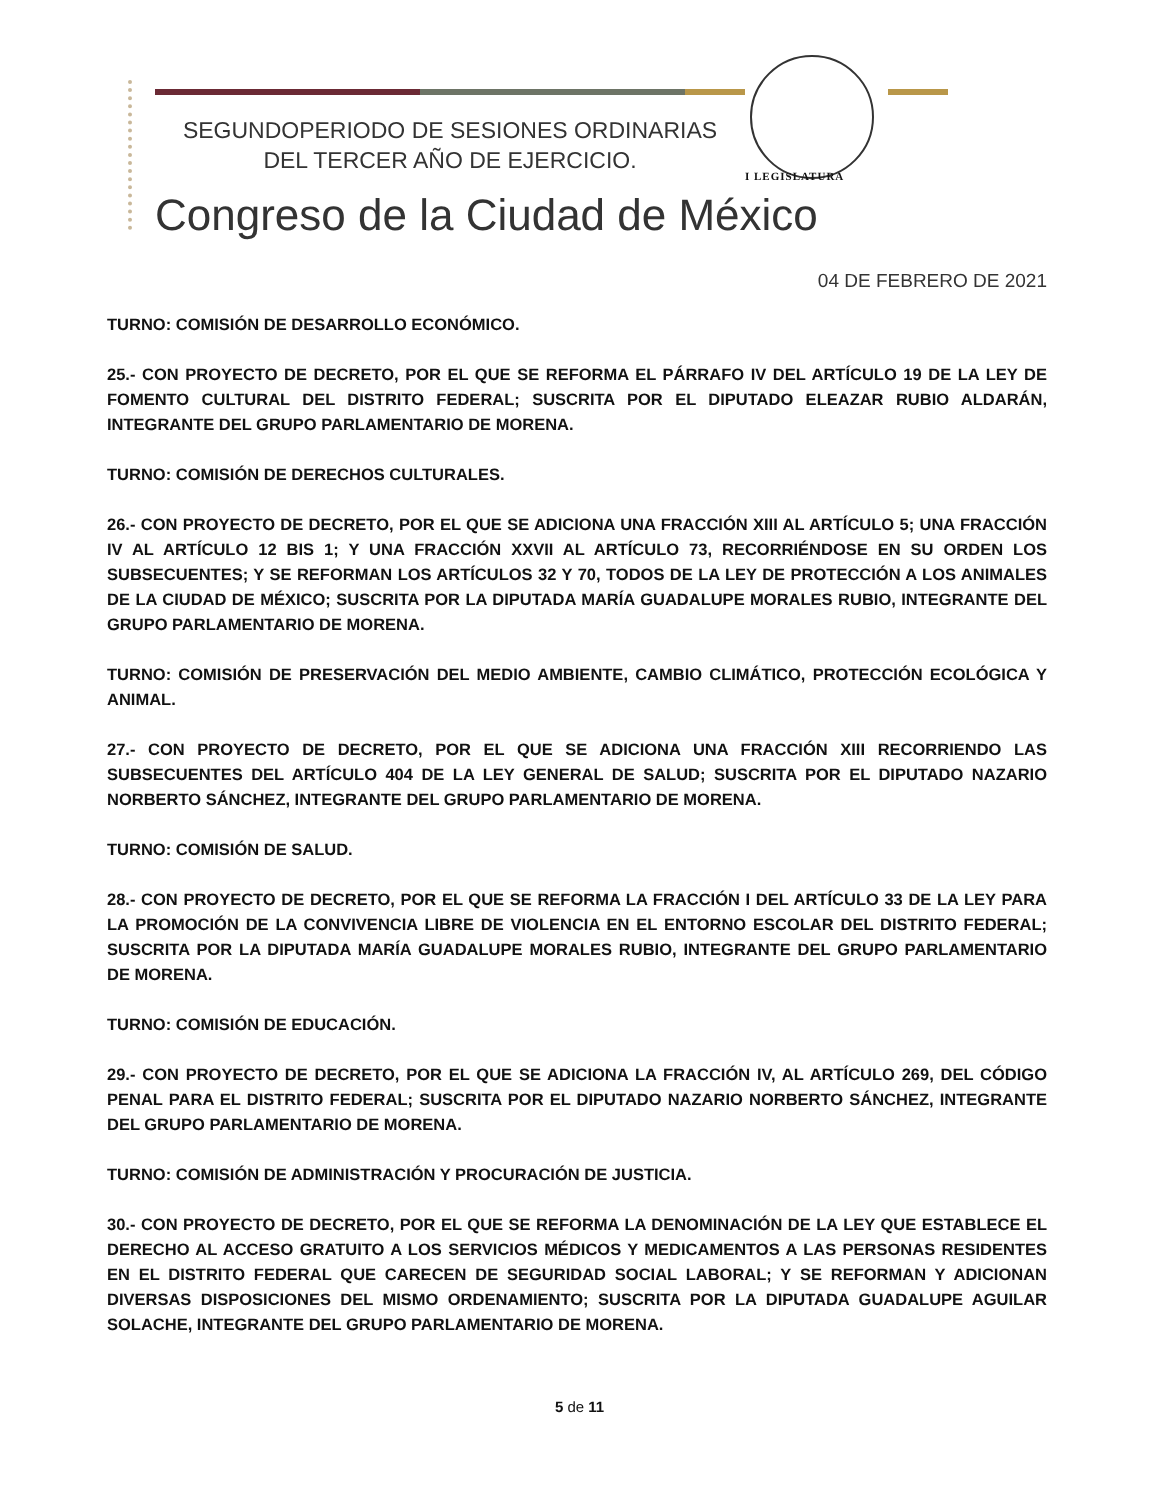SEGUNDOPERIODO DE SESIONES ORDINARIAS
DEL TERCER AÑO DE EJERCICIO.
I LEGISLATURA
Congreso de la Ciudad de México
04 DE FEBRERO DE 2021
TURNO: COMISIÓN DE DESARROLLO ECONÓMICO.
25.- CON PROYECTO DE DECRETO, POR EL QUE SE REFORMA EL PÁRRAFO IV DEL ARTÍCULO 19 DE LA LEY DE FOMENTO CULTURAL DEL DISTRITO FEDERAL; SUSCRITA POR EL DIPUTADO ELEAZAR RUBIO ALDARÁN, INTEGRANTE DEL GRUPO PARLAMENTARIO DE MORENA.
TURNO: COMISIÓN DE DERECHOS CULTURALES.
26.- CON PROYECTO DE DECRETO, POR EL QUE SE ADICIONA UNA FRACCIÓN XIII AL ARTÍCULO 5; UNA FRACCIÓN IV AL ARTÍCULO 12 BIS 1; Y UNA FRACCIÓN XXVII AL ARTÍCULO 73, RECORRIÉNDOSE EN SU ORDEN LOS SUBSECUENTES; Y SE REFORMAN LOS ARTÍCULOS 32 Y 70, TODOS DE LA LEY DE PROTECCIÓN A LOS ANIMALES DE LA CIUDAD DE MÉXICO; SUSCRITA POR LA DIPUTADA MARÍA GUADALUPE MORALES RUBIO, INTEGRANTE DEL GRUPO PARLAMENTARIO DE MORENA.
TURNO: COMISIÓN DE PRESERVACIÓN DEL MEDIO AMBIENTE, CAMBIO CLIMÁTICO, PROTECCIÓN ECOLÓGICA Y ANIMAL.
27.- CON PROYECTO DE DECRETO, POR EL QUE SE ADICIONA UNA FRACCIÓN XIII RECORRIENDO LAS SUBSECUENTES DEL ARTÍCULO 404 DE LA LEY GENERAL DE SALUD; SUSCRITA POR EL DIPUTADO NAZARIO NORBERTO SÁNCHEZ, INTEGRANTE DEL GRUPO PARLAMENTARIO DE MORENA.
TURNO: COMISIÓN DE SALUD.
28.- CON PROYECTO DE DECRETO, POR EL QUE SE REFORMA LA FRACCIÓN I DEL ARTÍCULO 33 DE LA LEY PARA LA PROMOCIÓN DE LA CONVIVENCIA LIBRE DE VIOLENCIA EN EL ENTORNO ESCOLAR DEL DISTRITO FEDERAL; SUSCRITA POR LA DIPUTADA MARÍA GUADALUPE MORALES RUBIO, INTEGRANTE DEL GRUPO PARLAMENTARIO DE MORENA.
TURNO: COMISIÓN DE EDUCACIÓN.
29.- CON PROYECTO DE DECRETO, POR EL QUE SE ADICIONA LA FRACCIÓN IV, AL ARTÍCULO 269, DEL CÓDIGO PENAL PARA EL DISTRITO FEDERAL; SUSCRITA POR EL DIPUTADO NAZARIO NORBERTO SÁNCHEZ, INTEGRANTE DEL GRUPO PARLAMENTARIO DE MORENA.
TURNO: COMISIÓN DE ADMINISTRACIÓN Y PROCURACIÓN DE JUSTICIA.
30.- CON PROYECTO DE DECRETO, POR EL QUE SE REFORMA LA DENOMINACIÓN DE LA LEY QUE ESTABLECE EL DERECHO AL ACCESO GRATUITO A LOS SERVICIOS MÉDICOS Y MEDICAMENTOS A LAS PERSONAS RESIDENTES EN EL DISTRITO FEDERAL QUE CARECEN DE SEGURIDAD SOCIAL LABORAL; Y SE REFORMAN Y ADICIONAN DIVERSAS DISPOSICIONES DEL MISMO ORDENAMIENTO; SUSCRITA POR LA DIPUTADA GUADALUPE AGUILAR SOLACHE, INTEGRANTE DEL GRUPO PARLAMENTARIO DE MORENA.
5 de 11